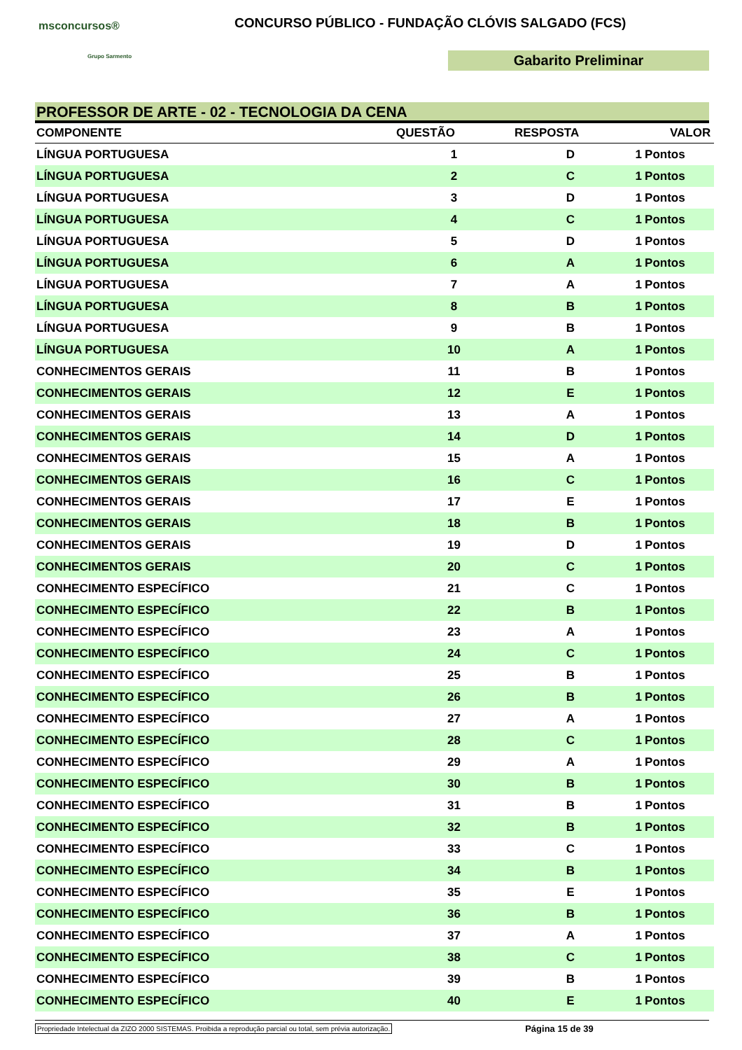msconcursos®
Grupo Sarmento
CONCURSO PÚBLICO - FUNDAÇÃO CLÓVIS SALGADO (FCS)
Gabarito Preliminar
PROFESSOR DE ARTE - 02 - TECNOLOGIA DA CENA
| COMPONENTE | QUESTÃO | RESPOSTA | VALOR | |
| --- | --- | --- | --- | --- |
| LÍNGUA PORTUGUESA | 1 | D | 1 | Pontos |
| LÍNGUA PORTUGUESA | 2 | C | 1 | Pontos |
| LÍNGUA PORTUGUESA | 3 | D | 1 | Pontos |
| LÍNGUA PORTUGUESA | 4 | C | 1 | Pontos |
| LÍNGUA PORTUGUESA | 5 | D | 1 | Pontos |
| LÍNGUA PORTUGUESA | 6 | A | 1 | Pontos |
| LÍNGUA PORTUGUESA | 7 | A | 1 | Pontos |
| LÍNGUA PORTUGUESA | 8 | B | 1 | Pontos |
| LÍNGUA PORTUGUESA | 9 | B | 1 | Pontos |
| LÍNGUA PORTUGUESA | 10 | A | 1 | Pontos |
| CONHECIMENTOS GERAIS | 11 | B | 1 | Pontos |
| CONHECIMENTOS GERAIS | 12 | E | 1 | Pontos |
| CONHECIMENTOS GERAIS | 13 | A | 1 | Pontos |
| CONHECIMENTOS GERAIS | 14 | D | 1 | Pontos |
| CONHECIMENTOS GERAIS | 15 | A | 1 | Pontos |
| CONHECIMENTOS GERAIS | 16 | C | 1 | Pontos |
| CONHECIMENTOS GERAIS | 17 | E | 1 | Pontos |
| CONHECIMENTOS GERAIS | 18 | B | 1 | Pontos |
| CONHECIMENTOS GERAIS | 19 | D | 1 | Pontos |
| CONHECIMENTOS GERAIS | 20 | C | 1 | Pontos |
| CONHECIMENTO ESPECÍFICO | 21 | C | 1 | Pontos |
| CONHECIMENTO ESPECÍFICO | 22 | B | 1 | Pontos |
| CONHECIMENTO ESPECÍFICO | 23 | A | 1 | Pontos |
| CONHECIMENTO ESPECÍFICO | 24 | C | 1 | Pontos |
| CONHECIMENTO ESPECÍFICO | 25 | B | 1 | Pontos |
| CONHECIMENTO ESPECÍFICO | 26 | B | 1 | Pontos |
| CONHECIMENTO ESPECÍFICO | 27 | A | 1 | Pontos |
| CONHECIMENTO ESPECÍFICO | 28 | C | 1 | Pontos |
| CONHECIMENTO ESPECÍFICO | 29 | A | 1 | Pontos |
| CONHECIMENTO ESPECÍFICO | 30 | B | 1 | Pontos |
| CONHECIMENTO ESPECÍFICO | 31 | B | 1 | Pontos |
| CONHECIMENTO ESPECÍFICO | 32 | B | 1 | Pontos |
| CONHECIMENTO ESPECÍFICO | 33 | C | 1 | Pontos |
| CONHECIMENTO ESPECÍFICO | 34 | B | 1 | Pontos |
| CONHECIMENTO ESPECÍFICO | 35 | E | 1 | Pontos |
| CONHECIMENTO ESPECÍFICO | 36 | B | 1 | Pontos |
| CONHECIMENTO ESPECÍFICO | 37 | A | 1 | Pontos |
| CONHECIMENTO ESPECÍFICO | 38 | C | 1 | Pontos |
| CONHECIMENTO ESPECÍFICO | 39 | B | 1 | Pontos |
| CONHECIMENTO ESPECÍFICO | 40 | E | 1 | Pontos |
Propriedade Intelectual da ZIZO 2000 SISTEMAS. Proibida a reprodução parcial ou total, sem prévia autorização. Página 15 de 39